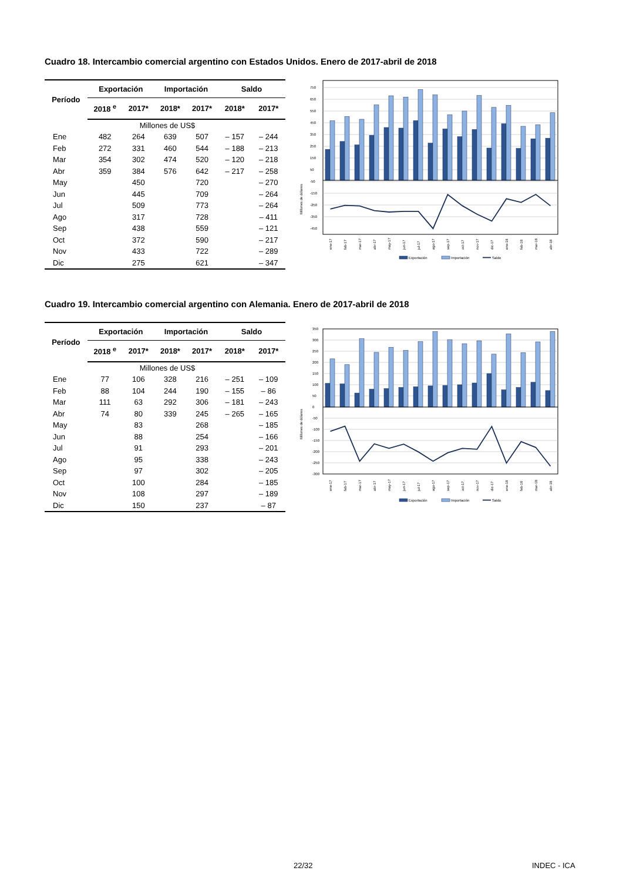Cuadro 18. Intercambio comercial argentino con Estados Unidos. Enero de 2017-abril de 2018
| Período | Exportación | | Importación | | Saldo | |
| --- | --- | --- | --- | --- | --- | --- |
| | 2018 <sup>e</sup> | 2017* | 2018* | 2017* | 2018* | 2017* |
| Millones de US$ | | | | | | |
| Ene | 482 | 264 | 639 | 507 | – 157 | – 244 |
| Feb | 272 | 331 | 460 | 544 | – 188 | – 213 |
| Mar | 354 | 302 | 474 | 520 | – 120 | – 218 |
| Abr | 359 | 384 | 576 | 642 | – 217 | – 258 |
| May | | 450 | | 720 | | – 270 |
| Jun | | 445 | | 709 | | – 264 |
| Jul | | 509 | | 773 | | – 264 |
| Ago | | 317 | | 728 | | – 411 |
| Sep | | 438 | | 559 | | – 121 |
| Oct | | 372 | | 590 | | – 217 |
| Nov | | 433 | | 722 | | – 289 |
| Dic | | 275 | | 621 | | – 347 |
Millones de dólares
750
650
550
450
350
250
150
50
-50
-150
-250
-350
-450
ene-17
feb-17
mar-17
abr-17
may-17
jun-17
jul-17
ago-17
sep-17
oct-17
nov-17
dic-17
ene-18
feb-18
mar-18
abr-18
Exportación
Importación
Saldo
Cuadro 19. Intercambio comercial argentino con Alemania. Enero de 2017-abril de 2018
| Período | Exportación | | Importación | | Saldo | |
| --- | --- | --- | --- | --- | --- | --- |
| | 2018 <sup>e</sup> | 2017* | 2018* | 2017* | 2018* | 2017* |
| Millones de US$ | | | | | | |
| Ene | 77 | 106 | 328 | 216 | – 251 | – 109 |
| Feb | 88 | 104 | 244 | 190 | – 155 | – 86 |
| Mar | 111 | 63 | 292 | 306 | – 181 | – 243 |
| Abr | 74 | 80 | 339 | 245 | – 265 | – 165 |
| May | | 83 | | 268 | | – 185 |
| Jun | | 88 | | 254 | | – 166 |
| Jul | | 91 | | 293 | | – 201 |
| Ago | | 95 | | 338 | | – 243 |
| Sep | | 97 | | 302 | | – 205 |
| Oct | | 100 | | 284 | | – 185 |
| Nov | | 108 | | 297 | | – 189 |
| Dic | | 150 | | 237 | | – 87 |
Millones de dólares
350
300
250
200
150
100
50
0
-50
-100
-150
-200
-250
-300
ene-17
feb-17
mar-17
abr-17
may-17
jun-17
jul-17
ago-17
sep-17
oct-17
nov-17
dic-17
ene-18
feb-18
mar-18
abr-18
Exportación
Importación
Saldo
22/32 INDEC - ICA